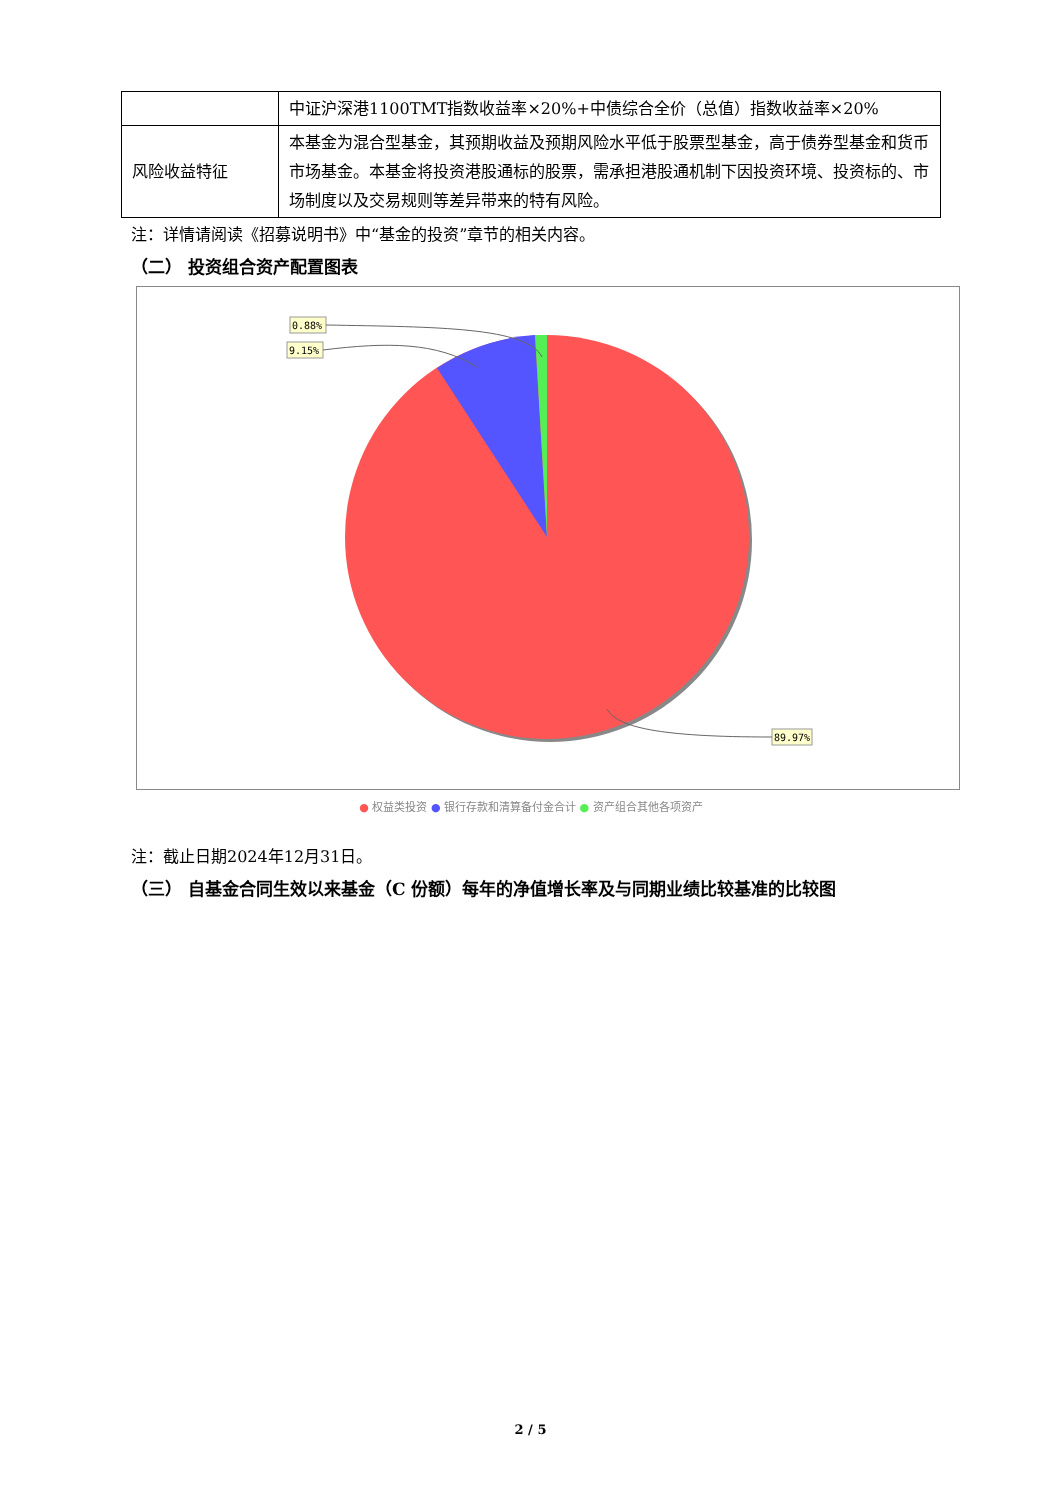| | 中证沪深港1100TMT指数收益率×20%+中债综合全价（总值）指数收益率×20% |
| 风险收益特征 | 本基金为混合型基金，其预期收益及预期风险水平低于股票型基金，高于债券型基金和货币市场基金。本基金将投资港股通标的股票，需承担港股通机制下因投资环境、投资标的、市场制度以及交易规则等差异带来的特有风险。 |
注：详情请阅读《招募说明书》中“基金的投资”章节的相关内容。
（二） 投资组合资产配置图表
0.88%
9.15%
89.97%
● 权益类投资 ● 银行存款和清算备付金合计 ● 资产组合其他各项资产
注：截止日期2024年12月31日。
（三） 自基金合同生效以来基金（C 份额）每年的净值增长率及与同期业绩比较基准的比较图
2 / 5